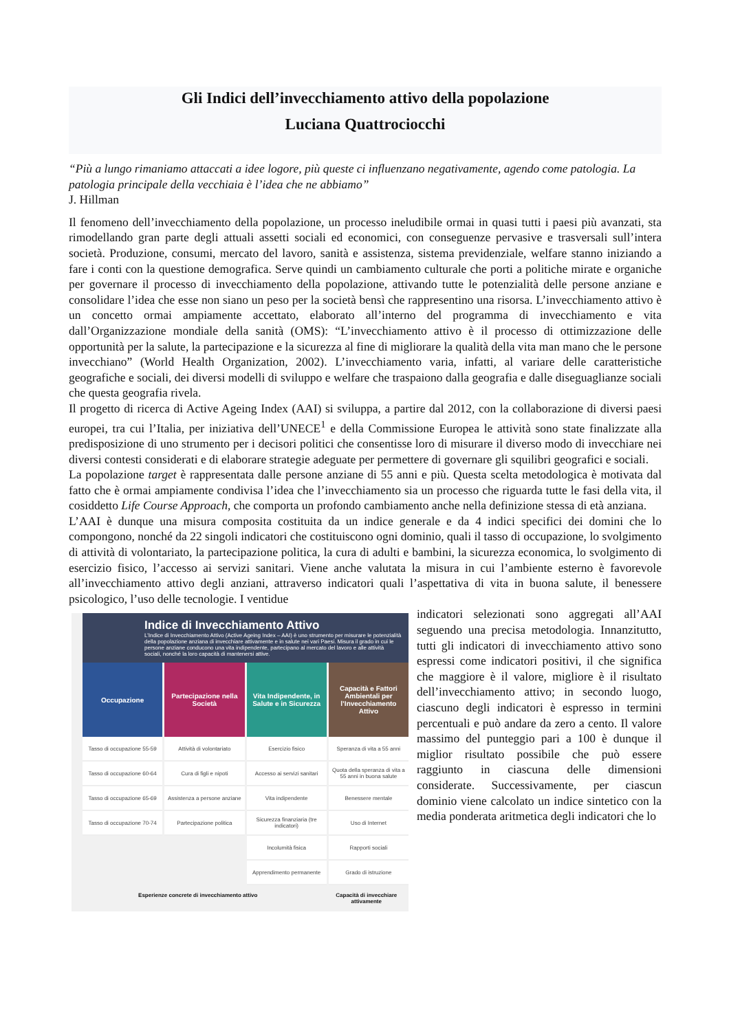Gli Indici dell’invecchiamento attivo della popolazione
Luciana Quattrociocchi
“Più a lungo rimaniamo attaccati a idee logore, più queste ci influenzano negativamente, agendo come patologia. La patologia principale della vecchiaia è l’idea che ne abbiamo”
J. Hillman
Il fenomeno dell’invecchiamento della popolazione, un processo ineludibile ormai in quasi tutti i paesi più avanzati, sta rimodellando gran parte degli attuali assetti sociali ed economici, con conseguenze pervasive e trasversali sull’intera società. Produzione, consumi, mercato del lavoro, sanità e assistenza, sistema previdenziale, welfare stanno iniziando a fare i conti con la questione demografica. Serve quindi un cambiamento culturale che porti a politiche mirate e organiche per governare il processo di invecchiamento della popolazione, attivando tutte le potenzialità delle persone anziane e consolidare l’idea che esse non siano un peso per la società bensì che rappresentino una risorsa. L’invecchiamento attivo è un concetto ormai ampiamente accettato, elaborato all’interno del programma di invecchiamento e vita dall’Organizzazione mondiale della sanità (OMS): “L’invecchiamento attivo è il processo di ottimizzazione delle opportunità per la salute, la partecipazione e la sicurezza al fine di migliorare la qualità della vita man mano che le persone invecchiano” (World Health Organization, 2002). L’invecchiamento varia, infatti, al variare delle caratteristiche geografiche e sociali, dei diversi modelli di sviluppo e welfare che traspaiono dalla geografia e dalle diseguaglianze sociali che questa geografia rivela.
Il progetto di ricerca di Active Ageing Index (AAI) si sviluppa, a partire dal 2012, con la collaborazione di diversi paesi europei, tra cui l’Italia, per iniziativa dell’UNECE<sup>1</sup> e della Commissione Europea le attività sono state finalizzate alla predisposizione di uno strumento per i decisori politici che consentisse loro di misurare il diverso modo di invecchiare nei diversi contesti considerati e di elaborare strategie adeguate per permettere di governare gli squilibri geografici e sociali.
La popolazione target è rappresentata dalle persone anziane di 55 anni e più. Questa scelta metodologica è motivata dal fatto che è ormai ampiamente condivisa l’idea che l’invecchiamento sia un processo che riguarda tutte le fasi della vita, il cosiddetto Life Course Approach, che comporta un profondo cambiamento anche nella definizione stessa di età anziana.
L’AAI è dunque una misura composita costituita da un indice generale e da 4 indici specifici dei domini che lo compongono, nonché da 22 singoli indicatori che costituiscono ogni dominio, quali il tasso di occupazione, lo svolgimento di attività di volontariato, la partecipazione politica, la cura di adulti e bambini, la sicurezza economica, lo svolgimento di esercizio fisico, l’accesso ai servizi sanitari. Viene anche valutata la misura in cui l’ambiente esterno è favorevole all’invecchiamento attivo degli anziani, attraverso indicatori quali l’aspettativa di vita in buona salute, il benessere psicologico, l’uso delle tecnologie. I ventidue
Indice di Invecchiamento Attivo
L’Indice di Invecchiamento Attivo (Active Ageing Index – AAI) è uno strumento per misurare le potenzialità della popolazione anziana di invecchiare attivamente e in salute nei vari Paesi. Misura il grado in cui le persone anziane conducono una vita indipendente, partecipano al mercato del lavoro e alle attività sociali, nonché la loro capacità di mantenersi attive.
Occupazione
Tasso di occupazione 55-59
Tasso di occupazione 60-64
Tasso di occupazione 65-69
Tasso di occupazione 70-74
Partecipazione nella Società
Attività di volontariato
Cura di figli e nipoti
Assistenza a persone anziane
Partecipazione politica
Vita Indipendente, in Salute e in Sicurezza
Esercizio fisico
Accesso ai servizi sanitari
Vita indipendente
Sicurezza finanziaria (tre indicatori)
Incolumità fisica
Apprendimento permanente
Capacità e Fattori Ambientali per l’Invecchiamento Attivo
Speranza di vita a 55 anni
Quota della speranza di vita a 55 anni in buona salute
Benessere mentale
Uso di Internet
Rapporti sociali
Grado di istruzione
Esperienze concrete di invecchiamento attivo
Capacità di invecchiare attivamente
indicatori selezionati sono aggregati all’AAI seguendo una precisa metodologia. Innanzitutto, tutti gli indicatori di invecchiamento attivo sono espressi come indicatori positivi, il che significa che maggiore è il valore, migliore è il risultato dell’invecchiamento attivo; in secondo luogo, ciascuno degli indicatori è espresso in termini percentuali e può andare da zero a cento. Il valore massimo del punteggio pari a 100 è dunque il miglior risultato possibile che può essere raggiunto in ciascuna delle dimensioni considerate. Successivamente, per ciascun dominio viene calcolato un indice sintetico con la media ponderata aritmetica degli indicatori che lo